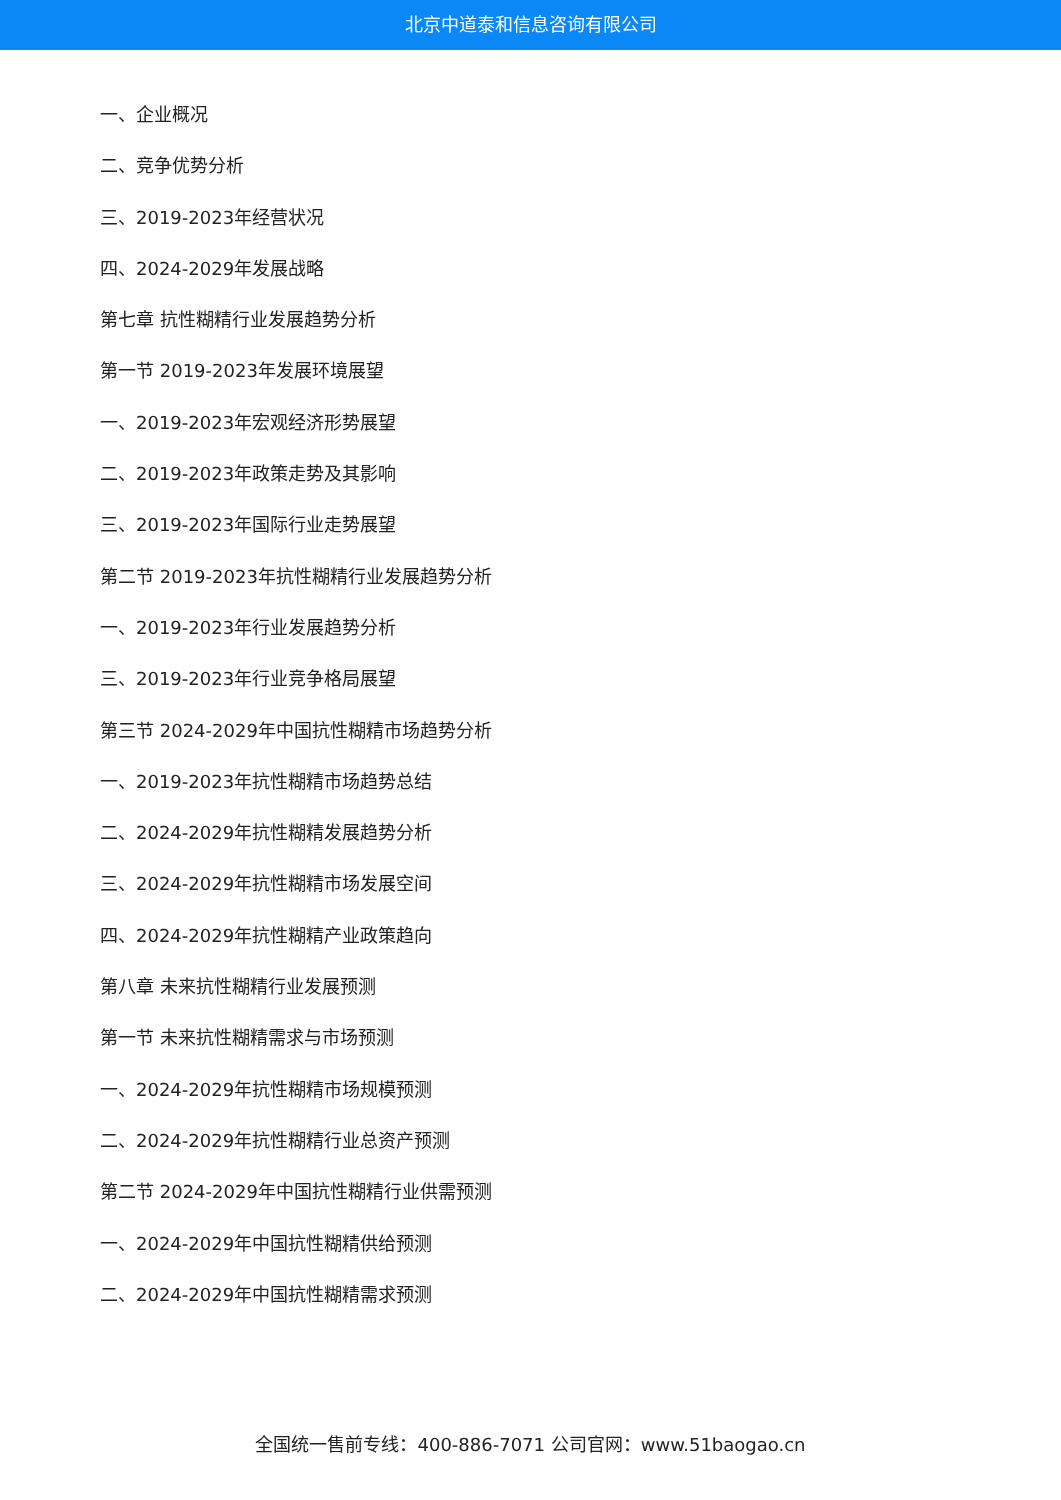北京中道泰和信息咨询有限公司
一、企业概况
二、竞争优势分析
三、2019-2023年经营状况
四、2024-2029年发展战略
第七章 抗性糊精行业发展趋势分析
第一节 2019-2023年发展环境展望
一、2019-2023年宏观经济形势展望
二、2019-2023年政策走势及其影响
三、2019-2023年国际行业走势展望
第二节 2019-2023年抗性糊精行业发展趋势分析
一、2019-2023年行业发展趋势分析
三、2019-2023年行业竞争格局展望
第三节 2024-2029年中国抗性糊精市场趋势分析
一、2019-2023年抗性糊精市场趋势总结
二、2024-2029年抗性糊精发展趋势分析
三、2024-2029年抗性糊精市场发展空间
四、2024-2029年抗性糊精产业政策趋向
第八章 未来抗性糊精行业发展预测
第一节 未来抗性糊精需求与市场预测
一、2024-2029年抗性糊精市场规模预测
二、2024-2029年抗性糊精行业总资产预测
第二节 2024-2029年中国抗性糊精行业供需预测
一、2024-2029年中国抗性糊精供给预测
二、2024-2029年中国抗性糊精需求预测
全国统一售前专线：400-886-7071 公司官网：www.51baogao.cn